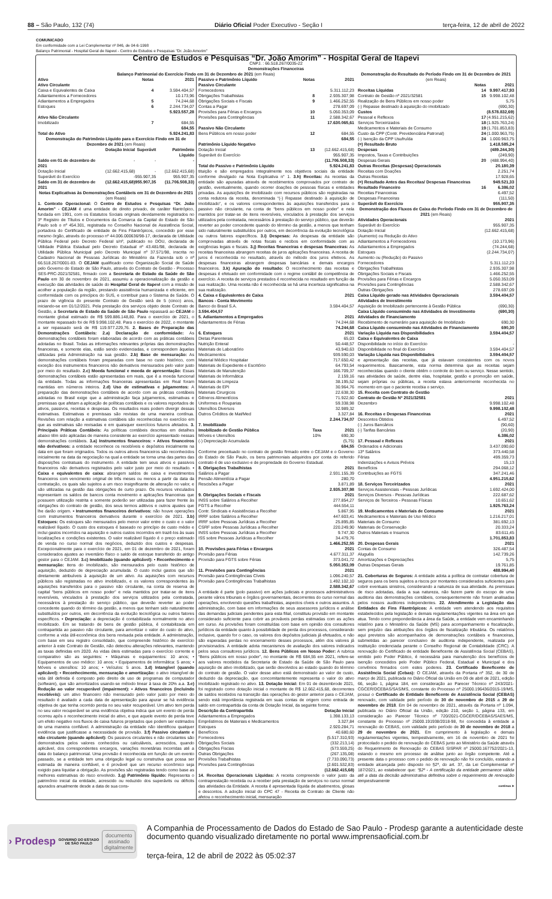88 – São Paulo, 132 (74) Diário Oficial Poder Executivo - Seção I terça-feira, 12 de abril de 2022
COMUNICADO
Em conformidade com a Lei Complementar nº 846, de 04-6-1998
Balanço Patrimonial - Hospital Geral de Itapevi - Centro de Estudos e Pesquisas "Dr. João Amorim"
Centro de Estudos e Pesquisas “Dr. João Amorim” - Hospital Geral de Itapevi
CNPJ. : 66.518.267/0035-22
Demonstrações Financeiras
Balanço Patrimonial do Exercício Findo em 31 de Dezembro de 2021 (em Reais)
| Ativo | Notas | 2021 |
| --- | --- | --- |
| Ativo Circulante | | |
| Caixa e Equivalentes de Caixa | 4 | 3.594.404,57 |
| Adiantamentos a Fornecedores | | 10.173,96 |
| Adiantamentos a Empregados | 5 | 74.244,68 |
| Estoques | 6 | 2.244.734,07 |
| | | 5.923.557,28 |
| Ativo Não Circulante | | |
| Imobilizado | 7 | 684,55 |
| | | 684,55 |
| Total do Ativo | | 5.924.241,83 |
Demonstração do Patrimônio Líquido para o Exercício Findo em 31 de Dezembro de 2021 (em Reais)
| | Dotação Inicial | Superávit | Patrimônio Líquido |
| --- | --- | --- | --- |
| Saldo em 01 de dezembro de 2021 | - | - | - |
| Dotação Inicial | (12.662.415,68) | - | (12.662.415,68) |
| Superávit do Exercício | - | 955.907,35 | 955.907,35 |
| Saldo em 31 de dezembro de 2021 | (12.662.415,68) | 955.907,35 | (11.706.508,33) |
Notas Explicativas às Demonstrações Contábeis em 31 de Dezembro de 2021 (em Reais)
1. Contexto Operacional: O Centro de Estudos e Pesquisas “Dr. João Amorim” - CEJAM é uma entidade de direito privado, de caráter filantrópico, fundada em 1991, com os Estatutos Sociais originais devidamente registrados no 3º Registro de Títulos e Documentos da Comarca da Capital do Estado de São Paulo sob o nº 454.301, registrada no Conselho Nacional de Assistência Social, portadora do Certificado de entidade de Fins Filantrópicos, concedido por esse mesmo órgão, através do processo nº 44.006.000636/98-17, declarada de Utilidade Pública Federal pelo Decreto Federal s/nº, publicado no DOU, declarada de Utilidade Pública Estadual pelo Decreto Estadual nº 43.481/98, declarada de Utilidade Pública Municipal pelo Decreto Municipal nº 37.571/98, inscrita no Cadastro Nacional de Pessoas Jurídicas do Ministério da Fazenda sob o nº 66.518.267/0001-83. O CEJAM qualificado como Organização Social de Saúde pelo Governo do Estado de São Paulo, através do Contrato de Gestão - Processo SES-PRC-2021/32581, firmado com a Secretaria de Estado da Saúde de São Paulo em 30 de novembro de 2021, assumiu a operacionalização da gestão e execução das atividades de saúde do Hospital Geral de Itapevi com a missão de acolher a população da região, prestando assistência humanizada e eficiente, em conformidade com os princípios do SUS, e contribuir para o Sistema de Saúde. O prazo de vigência do presente Contrato de Gestão será de 5 (cinco) anos, iniciando-se em 01/12/2021. Pela prestação dos serviços objeto deste Contrato de Gestão, a Secretaria de Estado da Saúde de São Paulo repassará ao CEJAM o montante global estimado de R$ 599.886.148,80. Para o exercício de 2021, o montante repassado foi de R$ 9.998.102,48. Para o exercício de 2022, o montante a ser repassado será de R$ 119.977.229,76. 2. Bases de Preparação das Demonstrações Contábeis: 2.a) Declaração de conformidade: As demonstrações contábeis foram elaboradas de acordo com as práticas contábeis adotadas no Brasil. Todas as informações relevantes próprias das demonstrações financeiras, e somente elas, estão sendo evidenciadas, e correspondem àquelas utilizadas pela Administração na sua gestão. 2.b) Base de mensuração: As demonstrações contábeis foram preparadas com base no custo histórico, com exceção dos instrumentos financeiros não derivativos mensurados pelo valor justo por meio do resultado. 2.c) Moeda funcional e moeda de apresentação: Essas demonstrações contábeis estão apresentadas em reais, que é a moeda funcional da entidade. Todas as informações financeiras apresentadas em Real foram mantidas em números inteiros. 2.d) Uso de estimativas e julgamentos: A preparação das demonstrações contábeis de acordo com as práticas contábeis adotadas no Brasil exige que a administração faça julgamentos, estimativas e premissas que afetam a aplicação de políticas contábeis e os valores reportados de ativos, passivos, receitas e despesas. Os resultados reais podem divergir dessas estimativas. Estimativas e premissas são revistas de uma maneira contínua. Revisões com relação a estimativas contábeis são reconhecidas no exercício em que as estimativas são revisadas e em quaisquer exercícios futuros afetados. 3. Principais Práticas Contábeis: As políticas contábeis descritas em detalhes abaixo têm sido aplicadas de maneira consistente ao exercício apresentado nessas demonstrações contábeis. 3.a) Instrumentos financeiros: • Ativos financeiros não derivativos: a entidade reconhece os recebíveis e depósitos inicialmente na data em que foram originados. Todos os outros ativos financeiros são reconhecidos inicialmente na data da negociação na qual a entidade se torna uma das partes das disposições contratuais do instrumento. A entidade tem seus ativos e passivos financeiros não derivativos registrados pelo valor justo por meio do resultado. • Caixa e equivalentes de caixa: abrangem saldos de caixa e investimentos financeiros com vencimento original de três meses ou menos a partir da data da contratação, os quais são sujeitos a um risco insignificante de alteração no valor, e são utilizadas na gestão das obrigações de curto prazo. Os recursos vinculados representam os saldos de bancos conta movimento e aplicações financeiras que possuem utilização restrita e somente poderão ser utilizadas para fazer frente às obrigações do contrato de gestão, dos seus termos aditivos e outros ajustes que lhe darão origem. • Instrumentos financeiros derivativos: não houve operações com instrumentos financeiros derivativos durante o exercício de 2021. 3.b) Estoques: Os estoques são mensurados pelo menor valor entre o custo e o valor realizável líquido. O custo dos estoques é baseado no princípio de custo médio e inclui gastos incorridos na aquisição e outros custos incorridos em trazê-los às suas localizações e condições existentes. O valor realizável líquido é o preço estimado de venda no curso normal dos negócios, deduzido dos custos e despesas. Excepcionalmente para o exercício de 2021, em 01 de dezembro de 2021, foram considerados ajustes ao inventário físico o saldo de estoque transferido do antigo gestor para o CEJAM. 3.c) Imobilizado (quando aplicável): • Reconhecimento e mensuração: itens do imobilizado, são mensurados pelo custo histórico de aquisição, deduzido de depreciação acumulada. O custo inclui gastos que são diretamente atribuíveis à aquisição de um ativo. As aquisições com recursos públicos são registradas no ativo imobilizado, e os valores correspondentes às aquisições transferidos para o passivo não circulante, na conta de reserva de capital “bens públicos em nosso poder” e nela mantidos por tratar-se de itens reversíveis, vinculados à prestação dos serviços utilizados pela contratada, necessários à prestação do serviço público, que deverão reverter ao poder concedente quando do término da gestão, a menos que tenham sido naturalmente substituídos por outros, em decorrência da evolução tecnológica ou outros fatores específicos. • Depreciação: a depreciação é contabilizada normalmente no ativo imobilizado. Em se tratando de bens de gestão pública, é contabilizada em contrapartida ao passivo não circulante, para amortizar o valor do custo do ativo, conforme a vida útil-econômica dos bens revisada pela entidade. A administração, com base em seu registro consolidado, que compreende histórico de exercício anterior à este Contrato de Gestão, não detectou alterações relevantes, mantendo as taxas definidas em 2020. As vidas úteis estimadas para o exercício corrente e comparativo são as seguintes: • Máquinas e equipamentos: 10 anos; • Equipamentos de uso médico: 10 anos; • Equipamentos de informática: 5 anos; • Móveis e utensílios: 10 anos; • Veículos: 5 anos. 3.d) Intangível (quando aplicável): • Reconhecimento, mensuração e amortização: o ativo intangível de vida útil definida é composto pelo direito de uso de programas de computador (software), que são amortizados usando-se método linear à taxa de 20% a.a. 3.e) Redução ao valor recuperável (impairment): • Ativos financeiros (incluindo recebíveis): um ativo financeiro não mensurado pelo valor justo por meio do resultado é avaliado a cada data de apresentação para apurar se há evidência objetiva de que tenha ocorrido perda no seu valor recuperável. Um ativo tem perda no seu valor recuperável se uma evidência objetiva indica que um evento de perda ocorreu após o reconhecimento inicial do ativo, e que aquele evento de perda teve um efeito negativo nos fluxos de caixa futuros projetados que podem ser estimados de uma maneira confiável. A administração da entidade não identificou qualquer evidência que justificasse a necessidade de provisão. 3.f) Passivo circulante e não circulante (quando aplicável): Os passivos circulantes e não circulantes são demonstrados pelos valores conhecidos ou calculáveis, acrescidos, quando aplicável, dos correspondentes encargos, variações monetárias incorridas até a data do balanço patrimonial. Uma provisão é reconhecida em função de um evento passado, se a entidade tem uma obrigação legal ou construtiva que possa ser estimada de maneira confiável, e é provável que um recurso econômico seja exigido para liquidar a obrigação. As provisões são registradas tendo como base as melhores estimativas do risco envolvido. 3.g) Patrimônio líquido: Representa o patrimônio inicial da entidade, acrescido ou reduzido dos superávits ou déficits apurados anualmente desde a data de sua cons-
| Passivo e Patrimônio Líquido | Notas | 2021 |
| --- | --- | --- |
| Passivo Circulante | | |
| Fornecedores | | 5.311.112,23 |
| Obrigações Trabalhistas | 8 | 2.935.307,98 |
| Obrigações Sociais e Fiscais | 9 | 1.466.252,55 |
| Contas a Pagar | | 278.697,09 |
| Provisões para Férias e Encargos | 10 | 5.050.353,09 |
| Provisões para Contingências | 11 | 2.588.342,67 |
| | | 17.630.065,61 |
| Passivo Não Circulante | | |
| Bens Públicos em nosso poder | 12 | 684,55 |
| | | 684,55 |
| Patrimônio Líquido Negativo | | |
| Dotação Inicial | 13 | (12.662.415,68) |
| Superávit do Exercício | | 955.907,35 |
| | | (11.706.508,33) |
| Total do Passivo e Patrimônio Líquido | | 5.924.241,83 |
tituição e são empregados integralmente nos objetivos sociais da entidade conforme divulgado na Nota Explicativa n° 1. 3.h) Receitas: As receitas da entidade são apuradas através de recebimentos comprovados por contrato de gestão, eventualmente, quando ocorrer doações de pessoas físicas e entidades privadas. As aquisições de imobilizado com recursos públicos são registradas na conta redutora da receita, denominada “(-) Repasse destinado à aquisição de imobilizado”, e os valores correspondentes às aquisições transferidos para o passivo não circulante, na conta de “bens públicos em nosso poder” e nela mantidos por tratar-se de itens reversíveis, vinculados à prestação dos serviços utilizados pela contratada, necessários à prestação do serviço público, que deverão reverter ao poder concedente quando do término da gestão, a menos que tenham sido naturalmente substituídos por outros, em decorrência da evolução tecnológica ou outros fatores específicos. 3.i) Despesas: As despesas da entidade são comprovadas através de notas fiscais e recibos em conformidade com as exigências legais e fiscais. 3.j) Receitas financeiras e despesas financeiras: As receitas financeiras abrangem receitas de juros aplicações financeiras. A receita de juros é reconhecida no resultado, através do método dos juros efetivos. As despesas financeiras abrangem despesas bancárias e demais encargos financeiros. 3.k) Apuração do resultado: O reconhecimento das receitas e despesas é efetuado em conformidade com o regime contábil de competência de exercício. A receita de serviços prestados é reconhecida no resultado em função da sua realização. Uma receita não é reconhecida se há uma incerteza significativa na sua realização.
| 4. Caixa e Equivalentes de Caixa | 2021 |
| --- | --- |
| Bancos - Conta Movimento | |
| Banco do Brasil S.A. | 3.594.404,57 |
| 3.594.404,57 | |
| 5. Adiantamentos a Empregados | 2021 |
| Adiantamentos de Férias | 74.244,68 |
| | 74.244,68 |
| 6. Estoques | 2021 |
| Dietas Parenterais | 65,03 |
| Nutrição Enteral | 50.448,57 |
| Materiais de Laboratório | 43.940,63 |
| Medicamentos | 939.590,03 |
| Material Médico Hospitalar | 717.650,42 |
| Materiais de Expediente e Escritório | 64.793,54 |
| Materiais de Manutenção | 166.709,37 |
| Materiais de Informática | 2.159,16 |
| Materiais de Limpeza | 38.195,52 |
| Materiais de EPI | 30.964,76 |
| Materiais Cirurgicos | 22.638,30 |
| Gêneros Alimentícios | 71.922,60 |
| Uniformes e Rouparias | 59.338,98 |
| Utensílios Diversos | 32.989,32 |
| Outros Créditos de Mat/Med | 3.327,84 |
| | 2.244.734,07 |
| 7. Imobilizado | | |
| Imobilizado de Gestão Pública | Taxa | 2021 |
| Móveis e Utensílios | 10% | 690,30 |
| (-) Depreciação Acumulada | | (5,75) |
| | | 684,55 |
Conforme preceituado no contrato de gestão firmado entre o CEJAM e o Governo do Estado de São Paulo, os bens patrimoniais adquiridos por conta do referido contrato é de uso exclusivo e de propriedade do Governo Estadual.
| 8. Obrigações Trabalhistas | 2021 |
| --- | --- |
| Salários a Pagar | 2.931.155,39 |
| Pensão Alimentícia a Pagar | 280,70 |
| Rescisões a Pagar | 3.871,89 |
| | 2.935.307,98 |
| 9. Obrigações Sociais e Fiscais | 2021 |
| INSS sobre Salários a Recolher | 277.854,27 |
| FGTS a Recolher | 444.554,11 |
| Contr. Sindicais e Assistências a Recolher | 5.867,95 |
| IRRF sobre Salários a Recolher | 447.603,41 |
| IRRF sobre Pessoas Jurídicas a Recolher | 25.895,85 |
| CSRF sobre Pessoas Jurídicas a Recolher | 220.249,90 |
| INSS sobre Pessoas Jurídicas a Recolher | 9.747,30 |
| ISS sobre Pessoas Jurídicas a Recolher | 34.479,76 |
| | 1.466.252,55 |
| 10. Provisões para Férias e Encargos | 2021 |
| Provisão para Férias | 4.677.311,37 |
| Provisão para FGTS sobre Férias | 373.041,72 |
| | 5.050.353,09 |
| 11. Provisões para Contingências | 2021 |
| Provisão para Contingências Cíveis | 1.096.240,57 |
| Provisão para Contingências Trabalhistas | 1.492.102,10 |
| | 2.588.342,67 |
A entidade é parte (polo passivo) em ações judiciais e processos administrativos perante vários tribunais e órgãos governamentais, decorrentes do curso normal das operações, envolvendo questões trabalhistas, aspectos cíveis e outros assuntos. A administração, com base em informações de seus assessores jurídicos e análise das demandas judiciais pendentes para esta filial, constituiu provisão em montante considerado suficiente para cobrir as prováveis perdas estimadas com as ações em curso. As provisões foram constituídas com base em opinião dos consultores jurídicos da entidade quanto à possibilidade de perda dos processos, considerando inclusive, quando for o caso, os valores dos depósitos judiciais já efetuados, e não são esperadas perdas no encerramento desses processos, além dos valores já provisionados. A entidade adota mecanismos de avaliação dos valores indicados pelos seus consultores jurídicos. 12. Bens Públicos em Nosso Poder: A rubrica “Bens públicos em nosso poder”, no montante de R$ 684,55 em 2021, refere-se aos valores recebidos da Secretaria de Estado da Saúde de São Paulo para aquisição de ativo imobilizado, que serão devolvidos ao estado quando do término do contrato de gestão. O valor desse ativo está demonstrado ao valor de custo, deduzido da depreciação, que concomitantemente representa o valor do ativo imobilizado registrado no ativo. 13. Dotação Inicial: Em 01 de dezembrode 2021, foi registrado como dotação inicial o montante de R$ 12.662.415,68, decorrentes de saldos recebidos na transição das operações do gestor anterior para o CEJAM, sendo está importância registrada em suas contas de origem como entrada de saldo em contrapartida da conta de Dotação Inicial, da seguinte forma:
| Descrição da Contrapartida | Dotação Inicial |
| --- | --- |
| Adiantamentos a Empregados | 1.398.133,13 |
| Empréstimos de Materiais e Medicamentos | 3.327,84 |
| Estoques | 2.920.284,71 |
| Benefícios | 40.680,60 |
| Fornecedores | (5.517.310,93) |
| Obrigações Sociais | (332.213,14) |
| Obrigações Fiscias | (573.559,25) |
| Outras Obrigações | (267.135,08) |
| Provisões Trabalhistas | (7.733.090,73) |
| Provisões para Contingências | (2.601.532,83) |
| | (12.662.415,68) |
14. Receitas Operacionais Líquidas: A receita compreende o valor justo da contraprestação recebida ou a receber pela prestação de serviços no curso normal das atividades da Entidade. A receita é apresentada líquida de abatimentos, glosas e descontos. A adoção inicial do CPC 47 - Receita de Contrato de Cliente não afetou o reconhecimento inicial, mensuração
Demonstração do Resultado do Período Findo em 31 de Dezembro de 2021 (em Reais)
| | Notas | 2021 |
| --- | --- | --- |
| Receitas Líquidas | 14 | 9.997.417,93 |
| Contrato de Gestão nº 2021/32581 | 15 | 9.998.102,48 |
| Realização de Bens Públicos em nosso poder | | 5,75 |
| (-) Repasse destinado à aquisição do imobilizado | | (690,30) |
| Custos | | (8.578.832,69) |
| Pessoal e Reflexos | 17 | (4.951.215,62) |
| Serviços Terceirizados | 18 | (1.925.763,24) |
| Medicamentos e Materiais de Consumo | 19 | (1.701.853,83) |
| Custo da CPP (Contr. Previdenciária Patronal) | 24 | (1.000.963,75) |
| (-) Isenção da CPP Usufruída | 24 | 1.000.963,75 |
| (=) Resultado Bruto | | 1.418.585,24 |
| Despesas | | (489.244,30) |
| Impostos, Taxas e Contribuições | | (249,90) |
| Despesas Gerais | 20 | (488.994,40) |
| Outras Receitas (Despesas) Operacionais | | 20.180,39 |
| Receitas com Doações | | 2.251,74 |
| Outras Receitas | | 17.928,65 |
| (=) Resultado Antes das Receitas/ Despesas Financeiras | | 949.521,33 |
| Resultado Financeiro | 16 | 6.386,02 |
| Receitas Financeiras | | 6.497,52 |
| Despesas Financeiras | | (111,50) |
| Superávit do Exercício | | 955.907,35 |
Demonstração dos Fluxos de Caixa do Período Findo em 31 de Dezembro de 2021 (em Reais)
| Atividades Operacionais | 2021 |
| --- | --- |
| Superávit do Exercício | 955.907,35 |
| Dotação Inicial | (12.662.415,68) |
| (Aumento) ou Redução do Ativo | |
| Adiantamentos a Fornecedores | (10.173,96) |
| Adiantamentos a Empregados | (74.244,68) |
| Estoques | (2.244.734,07) |
| Aumento ou (Redução) do Passivo | |
| Fornecedores | 5.311.112,23 |
| Obrigações Trabalhistas | 2.935.307,98 |
| Obrigações Sociais e Fiscais | 1.466.252,55 |
| Provisões para Férias e Encargos | 5.050.353,09 |
| Provisões para Contingências | 2.588.342,67 |
| Outras Obrigações | 278.697,09 |
| Caixa Líquido gerado nas Atividades Operacionais | 3.594.404,57 |
| Atividades de Investimento | |
| Aquisição de Imobilizado pertencente à Gestão Pública | (690,30) |
| Caixa Líquido consumindo nas Atividades de Investimento | (690,30) |
| Atividades de Financiamento | |
| Recebimento de numerário para aquisição de Imobilizado | 690,30 |
| Caixa Líquido consumindo nas Atividades de Financiamento | 690,30 |
| Variação Líquida nas Disponibilidades | 3.594.404,57 |
| Caixa e Equivalentes de Caixa | |
| Disponibilidade no início do Exercício | - |
| Disponibilidade no final do Exercício | 3.594.404,57 |
| Variação Líquida nas Disponibilidades | 3.594.404,57 |
e apresentação das receitas, que já estavam consistentes com os novos requerimentos. Basicamente, esta norma determina que as receitas sejam reconhecidas quando o cliente obtém o controle do bem ou serviço. Nesse sentido, nas atividades de saúde, dentre elas, hospitalar, gestão e promoção em saúde, sejam próprias ou públicas, a receita estava anteriormente reconhecida no momento em que o paciente recebia o serviço.
| 15. Receita com Contrato de Gestão | |
| Contrato de Gestão Nº 2021/32581 | 2021 |
| Dezembro | 9.998.102,48 |
| | 9.998.102,48 |
| 16. Receitas e Despesas Financeiras | 2021 |
| Descontos Obtidos | 6.497,52 |
| (-) Juros Bancários | (90,60) |
| (-) Tarifas Bancárias | (20,90) |
| | 6.386,02 |
| 17. Pessoal e Reflexos | 2021 |
| Ordenados e Adicionais | 3.437.090,60 |
| 13º Salários | 373.440,58 |
| Férias | 499.359,73 |
| Indenizações e Avisos Prévios | 15,13 |
| Benefícios | 294.068,12 |
| Contribuições ao FGTS | 347.241,46 |
| | 4.951.215,62 |
| 18. Serviços Terceirizados | 2021 |
| Serviços Assistenciais - Pessoas Jurídicas | 1.692.424,00 |
| Serviços Diversos - Pessoas Jurídicas | 222.687,62 |
| Serviços de Terceiros - Pessoas Físicas | 10.651,62 |
| | 1.925.763,24 |
| 19. Medicamentos e Materiais de Consumo | 2021 |
| Medicamentos e Materiais de Uso Médico | 1.216.217,01 |
| Materiais de Consumo | 381.692,13 |
| Materiais de Conservação | 20.333,24 |
| Outros Materiais e Insumos | 83.611,45 |
| | 1.701.853,83 |
| 20. Despesas Gerais | 2021 |
| Contas de Consumo | 326.487,54 |
| Aluguéis | 142.739,26 |
| Amortizações e Depreciações | 5,75 |
| Outras Despesas Gerais | 19.761,85 |
| | 488.994,40 |
21. Coberturas de Seguros: A entidade adota a política de contratar cobertura de seguros para os bens sujeitos a riscos por montantes considerados suficientes para cobrir eventuais sinistros, considerando a natureza de sua atividade. As premissas de risco adotadas, dada a sua natureza, não fazem parte do escopo de uma auditoria das demonstrações contábeis, consequentemente não foram analisadas pelos nossos auditores independentes. 22. Atendimento a Legislação das Entidades de Fins Filantrópicos: A entidade vem atendendo aos requisitos estabelecidos pela legislação e demais regulamentações vigentes na área em que atua. Tendo como preponderância a área da Saúde, a entidade vem encaminhando relatório para o Ministério da Saúde (MS) para acompanhamento e fiscalização, sem prejuízo das atribuições dos órgãos de fiscalização tributária. Os relatórios aqui previstos são acompanhados de demonstrações contábeis e financeiras, submetidas ao parecer conclusivo de auditoria independente, realizada por instituição credenciada perante o Conselho Regional de Contabilidade (CRC). A renovação do Certificado de entidade Beneficente de Assistência Social (CEBAS), emitido pelo Poder Público, é necessária para manutenção dos benefícios de isenção concedidos pelo Poder Público Federal, Estadual e Municipal e dos convênios firmados com estes poderes. 23. Certificado Beneficente de Assistência Social (Cebas): O CEJAM, através da Portaria nº 352, de 30 de março de 2021, publicada no Diário Oficial da União em 09 de abril de 2021, edição 66, seção 1, página 184, em consideração ao Parecer Técnico nº 243/2021-CGCER/DCEBAS/SAS/MS, constante do Processo nº 25000.196436/2015-19/MS, possui o Certificado de Entidade Beneficente de Assistência Social (CEBAS) renovado, com validade pelo período de 30 de novembro de 2015 a 29 de novembro de 2018. Em 04 de novembro de 2021, através da Portaria nº 1.094, publicada no Diário Oficial da União, edição 210, seção 1, página 133, em consideração ao Parecer Técnico nº 720/2021-CGCER/DCEBAS/SAES/MS, constante do Processo nº 25000.191938/2018-98, foi concedida à entidade a renovação do CEBAS, com validade pelo período de 30 de novembro de 2018 a 29 de novembro de 2021. Em cumprimento à legislação e demais regulamentações vigentes, tempestivamente, em 16 de novembro de 2021 foi protocolado o pedido de renovação do CEBAS junto ao Ministério da Saúde através do Requerimento de Renovação do CEBAS SISPAR nº 25000.167752/2021-13, estando o mesmo em processo de análise junto ao órgão competente. Até a presente data o processo com o pedido de renovação não foi concluído, estando a entidade alcançada pelo disposto no §2º, do art. 37, da Lei Complementar nº 187/2021, ao estabelecer que: “§2º - A certificação da entidade permanece válida até a data da decisão administrativa definitiva sobre o requerimento de renovação tempestivamente
continua ➤
› Prodesp GOVERNO DO ESTADO
DE SÃO PAULO documento
assinado
digitalmente
A Companhia de Processamento de Dados do Estado de Sao Paulo - Prodesp garante a autenticidade deste documento quando visualizado diretamente no portal www.imprensaoficial.com.br
terça-feira, 12 de abril de 2022 às 05:02:37